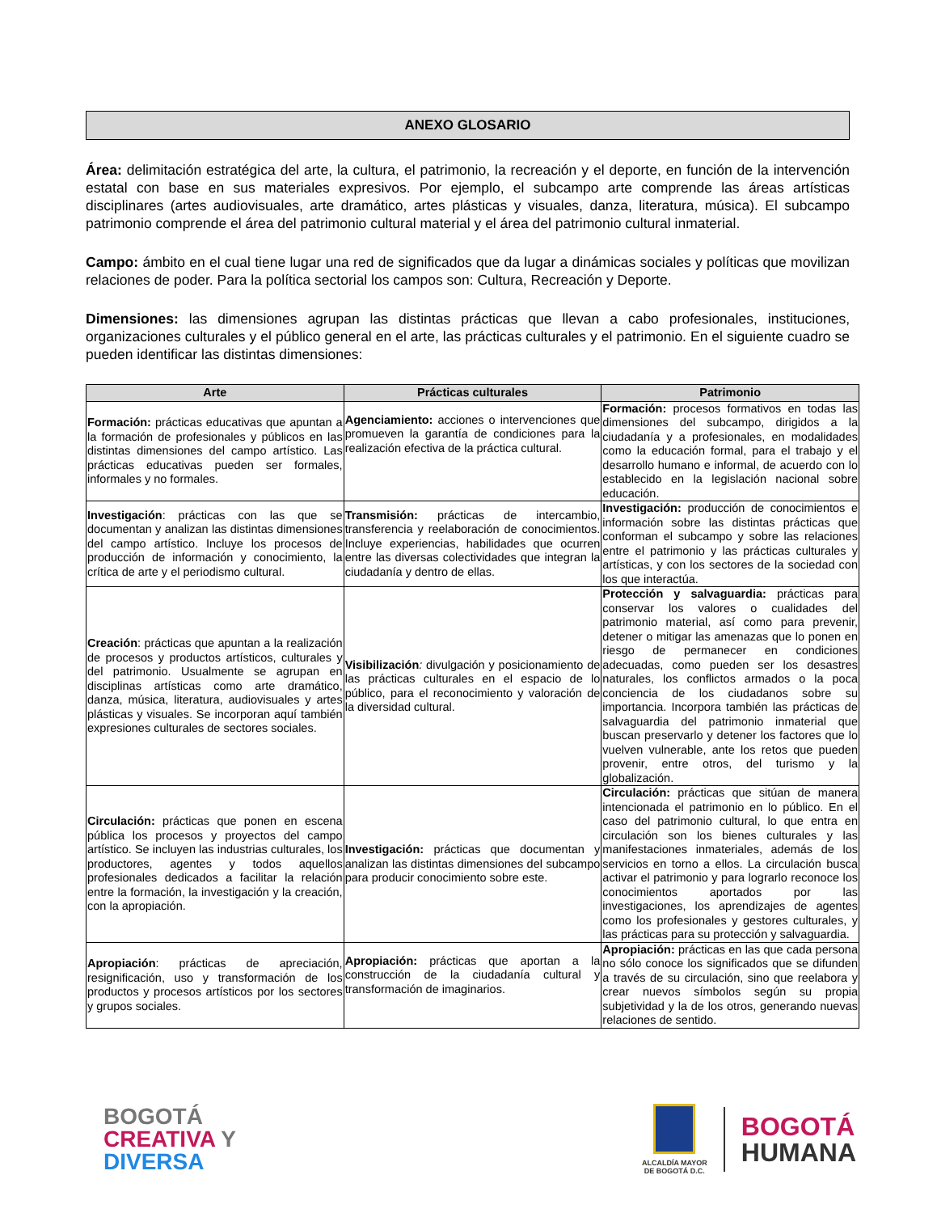ANEXO GLOSARIO
Área: delimitación estratégica del arte, la cultura, el patrimonio, la recreación y el deporte, en función de la intervención estatal con base en sus materiales expresivos. Por ejemplo, el subcampo arte comprende las áreas artísticas disciplinares (artes audiovisuales, arte dramático, artes plásticas y visuales, danza, literatura, música). El subcampo patrimonio comprende el área del patrimonio cultural material y el área del patrimonio cultural inmaterial.
Campo: ámbito en el cual tiene lugar una red de significados que da lugar a dinámicas sociales y políticas que movilizan relaciones de poder. Para la política sectorial los campos son: Cultura, Recreación y Deporte.
Dimensiones: las dimensiones agrupan las distintas prácticas que llevan a cabo profesionales, instituciones, organizaciones culturales y el público general en el arte, las prácticas culturales y el patrimonio. En el siguiente cuadro se pueden identificar las distintas dimensiones:
| Arte | Prácticas culturales | Patrimonio |
| --- | --- | --- |
| Formación: prácticas educativas que apuntan a la formación de profesionales y públicos en las distintas dimensiones del campo artístico. Las prácticas educativas pueden ser formales, informales y no formales. | Agenciamiento: acciones o intervenciones que promueven la garantía de condiciones para la realización efectiva de la práctica cultural. | Formación: procesos formativos en todas las dimensiones del subcampo, dirigidos a la ciudadanía y a profesionales, en modalidades como la educación formal, para el trabajo y el desarrollo humano e informal, de acuerdo con lo establecido en la legislación nacional sobre educación. |
| Investigación : prácticas con las que se documentan y analizan las distintas dimensiones del campo artístico. Incluye los procesos de producción de información y conocimiento, la crítica de arte y el periodismo cultural. | Transmisión: prácticas de intercambio, transferencia y reelaboración de conocimientos. Incluye experiencias, habilidades que ocurren entre las diversas colectividades que integran la ciudadanía y dentro de ellas. | Investigación: producción de conocimientos e información sobre las distintas prácticas que conforman el subcampo y sobre las relaciones entre el patrimonio y las prácticas culturales y artísticas, y con los sectores de la sociedad con los que interactúa. |
| Creación : prácticas que apuntan a la realización de procesos y productos artísticos, culturales y del patrimonio. Usualmente se agrupan en disciplinas artísticas como arte dramático, danza, música, literatura, audiovisuales y artes plásticas y visuales. Se incorporan aquí también expresiones culturales de sectores sociales. | Visibilización : divulgación y posicionamiento de las prácticas culturales en el espacio de lo público, para el reconocimiento y valoración de la diversidad cultural. | Protección y salvaguardia: prácticas para conservar los valores o cualidades del patrimonio material, así como para prevenir, detener o mitigar las amenazas que lo ponen en riesgo de permanecer en condiciones adecuadas, como pueden ser los desastres naturales, los conflictos armados o la poca conciencia de los ciudadanos sobre su importancia. Incorpora también las prácticas de salvaguardia del patrimonio inmaterial que buscan preservarlo y detener los factores que lo vuelven vulnerable, ante los retos que pueden provenir, entre otros, del turismo y la globalización. |
| Circulación: prácticas que ponen en escena pública los procesos y proyectos del campo artístico. Se incluyen las industrias culturales, los productores, agentes y todos aquellos profesionales dedicados a facilitar la relación entre la formación, la investigación y la creación, con la apropiación. | Investigación: prácticas que documentan y analizan las distintas dimensiones del subcampo para producir conocimiento sobre este. | Circulación: prácticas que sitúan de manera intencionada el patrimonio en lo público. En el caso del patrimonio cultural, lo que entra en circulación son los bienes culturales y las manifestaciones inmateriales, además de los servicios en torno a ellos. La circulación busca activar el patrimonio y para lograrlo reconoce los conocimientos aportados por las investigaciones, los aprendizajes de agentes como los profesionales y gestores culturales, y las prácticas para su protección y salvaguardia. |
| Apropiación : prácticas de apreciación, resignificación, uso y transformación de los productos y procesos artísticos por los sectores y grupos sociales. | Apropiación: prácticas que aportan a la construcción de la ciudadanía cultural y transformación de imaginarios. | Apropiación: prácticas en las que cada persona no sólo conoce los significados que se difunden a través de su circulación, sino que reelabora y crear nuevos símbolos según su propia subjetividad y la de los otros, generando nuevas relaciones de sentido. |
BOGOTÁ
CREATIVA Y
DIVERSA
ALCALDÍA MAYOR
DE BOGOTÁ D.C.
BOGOTÁ
HUMANA